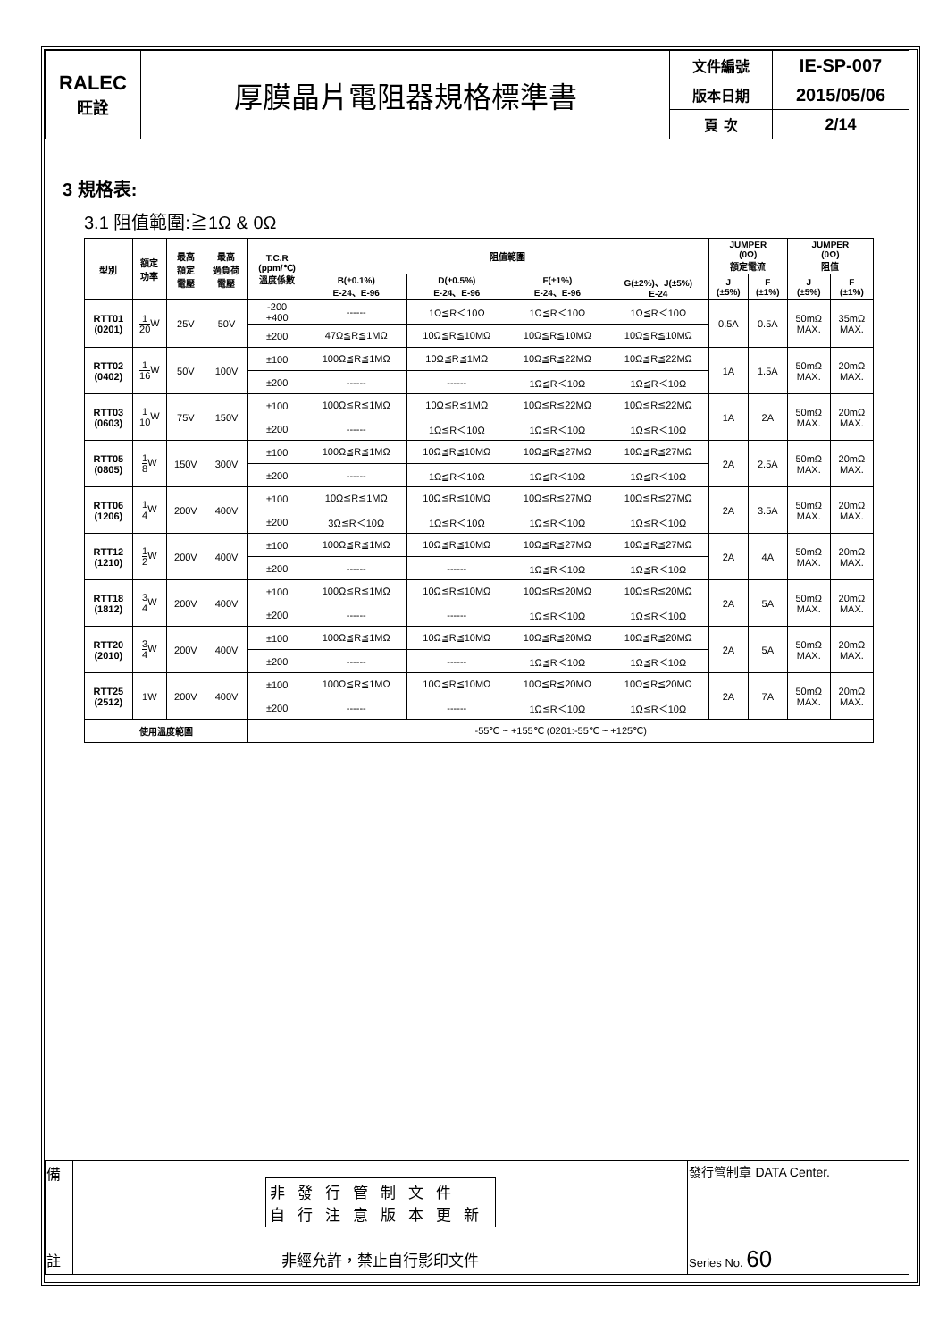| RALEC 旺詮 | 厚膜晶片電阻器規格標準書 | 文件編號 | IE-SP-007 |
| | | 版本日期 | 2015/05/06 |
| | | 頁 次 | 2/14 |
3 規格表:
3.1 阻值範圍:≧1Ω & 0Ω
| 型別 | 額定 功率 | 最高 額定 電壓 | 最高 過負荷 電壓 | T.C.R (ppm/℃) 溫度係數 | 阻值範圍 | | | | JUMPER (0Ω) 額定電流 | | JUMPER (0Ω) 阻值 | |
| --- | --- | --- | --- | --- | --- | --- | --- | --- | --- | --- | --- | --- |
| | | | | | B(±0.1%) E-24、E-96 | D(±0.5%) E-24、E-96 | F(±1%) E-24、E-96 | G(±2%)、J(±5%) E-24 | J (±5%) | F (±1%) | J (±5%) | F (±1%) |
| RTT01 (0201) | 1 20 W | 25V | 50V | -200 +400 | ------ | 1Ω≦R＜10Ω | 1Ω≦R＜10Ω | 1Ω≦R＜10Ω | 0.5A | 0.5A | 50mΩ MAX. | 35mΩ MAX. |
| | | | | ±200 | 47Ω≦R≦1MΩ | 10Ω≦R≦10MΩ | 10Ω≦R≦10MΩ | 10Ω≦R≦10MΩ | | | | |
| RTT02 (0402) | 1 16 W | 50V | 100V | ±100 | 100Ω≦R≦1MΩ | 10Ω≦R≦1MΩ | 10Ω≦R≦22MΩ | 10Ω≦R≦22MΩ | 1A | 1.5A | 50mΩ MAX. | 20mΩ MAX. |
| | | | | ±200 | ------ | ------ | 1Ω≦R＜10Ω | 1Ω≦R＜10Ω | | | | |
| RTT03 (0603) | 1 10 W | 75V | 150V | ±100 | 100Ω≦R≦1MΩ | 10Ω≦R≦1MΩ | 10Ω≦R≦22MΩ | 10Ω≦R≦22MΩ | 1A | 2A | 50mΩ MAX. | 20mΩ MAX. |
| | | | | ±200 | ------ | 1Ω≦R＜10Ω | 1Ω≦R＜10Ω | 1Ω≦R＜10Ω | | | | |
| RTT05 (0805) | 1 8 W | 150V | 300V | ±100 | 100Ω≦R≦1MΩ | 10Ω≦R≦10MΩ | 10Ω≦R≦27MΩ | 10Ω≦R≦27MΩ | 2A | 2.5A | 50mΩ MAX. | 20mΩ MAX. |
| | | | | ±200 | ------ | 1Ω≦R＜10Ω | 1Ω≦R＜10Ω | 1Ω≦R＜10Ω | | | | |
| RTT06 (1206) | 1 4 W | 200V | 400V | ±100 | 10Ω≦R≦1MΩ | 10Ω≦R≦10MΩ | 10Ω≦R≦27MΩ | 10Ω≦R≦27MΩ | 2A | 3.5A | 50mΩ MAX. | 20mΩ MAX. |
| | | | | ±200 | 3Ω≦R＜10Ω | 1Ω≦R＜10Ω | 1Ω≦R＜10Ω | 1Ω≦R＜10Ω | | | | |
| RTT12 (1210) | 1 2 W | 200V | 400V | ±100 | 100Ω≦R≦1MΩ | 10Ω≦R≦10MΩ | 10Ω≦R≦27MΩ | 10Ω≦R≦27MΩ | 2A | 4A | 50mΩ MAX. | 20mΩ MAX. |
| | | | | ±200 | ------ | ------ | 1Ω≦R＜10Ω | 1Ω≦R＜10Ω | | | | |
| RTT18 (1812) | 3 4 W | 200V | 400V | ±100 | 100Ω≦R≦1MΩ | 10Ω≦R≦10MΩ | 10Ω≦R≦20MΩ | 10Ω≦R≦20MΩ | 2A | 5A | 50mΩ MAX. | 20mΩ MAX. |
| | | | | ±200 | ------ | ------ | 1Ω≦R＜10Ω | 1Ω≦R＜10Ω | | | | |
| RTT20 (2010) | 3 4 W | 200V | 400V | ±100 | 100Ω≦R≦1MΩ | 10Ω≦R≦10MΩ | 10Ω≦R≦20MΩ | 10Ω≦R≦20MΩ | 2A | 5A | 50mΩ MAX. | 20mΩ MAX. |
| | | | | ±200 | ------ | ------ | 1Ω≦R＜10Ω | 1Ω≦R＜10Ω | | | | |
| RTT25 (2512) | 1W | 200V | 400V | ±100 | 100Ω≦R≦1MΩ | 10Ω≦R≦10MΩ | 10Ω≦R≦20MΩ | 10Ω≦R≦20MΩ | 2A | 7A | 50mΩ MAX. | 20mΩ MAX. |
| | | | | ±200 | ------ | ------ | 1Ω≦R＜10Ω | 1Ω≦R＜10Ω | | | | |
| 使用溫度範圍 | | | | -55℃ ~ +155℃ (0201:-55℃ ~ +125℃) | | | | | | | | |
| 備 | 非發行管制文件 自行注意版本更新 | 發行管制章 DATA Center. |
| 註 | 非經允許，禁止自行影印文件 | Series No. 60 |